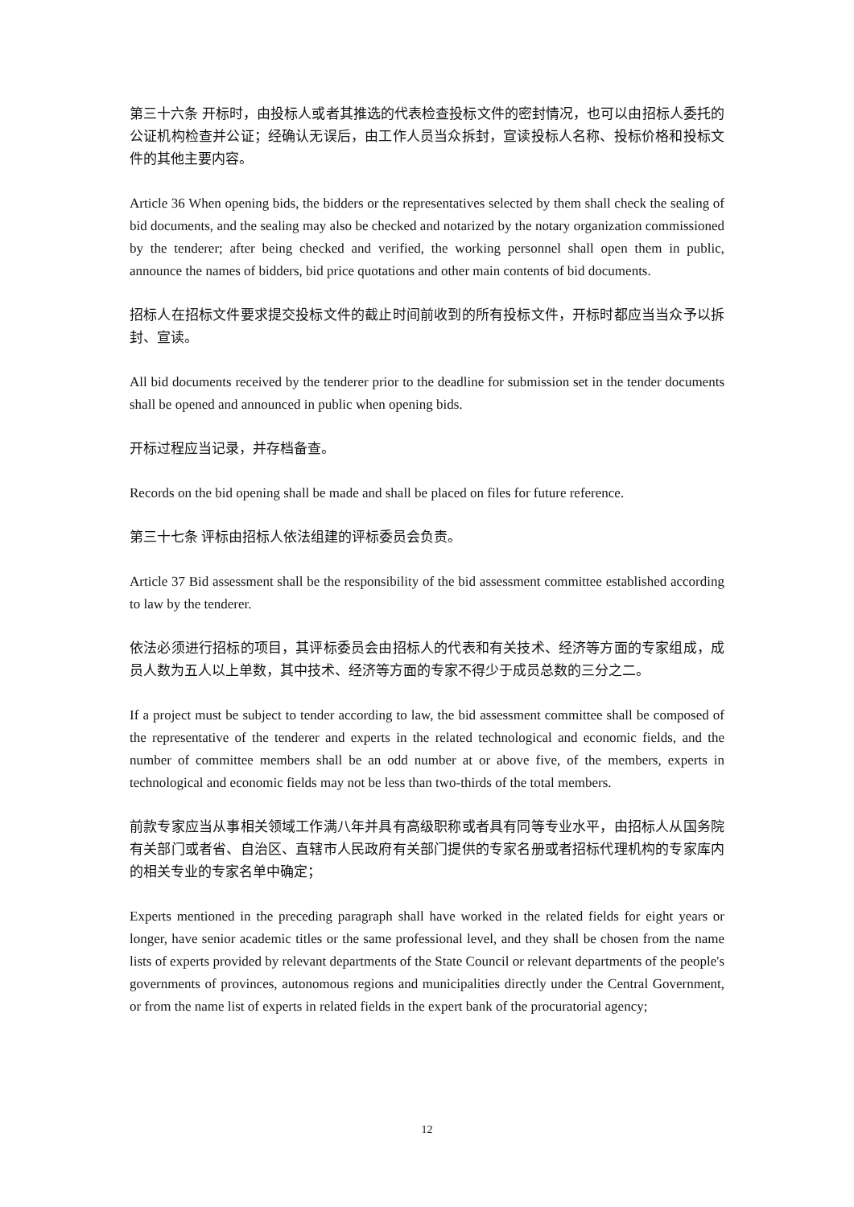第三十六条 开标时，由投标人或者其推选的代表检查投标文件的密封情况，也可以由招标人委托的公证机构检查并公证；经确认无误后，由工作人员当众拆封，宣读投标人名称、投标价格和投标文件的其他主要内容。
Article 36 When opening bids, the bidders or the representatives selected by them shall check the sealing of bid documents, and the sealing may also be checked and notarized by the notary organization commissioned by the tenderer; after being checked and verified, the working personnel shall open them in public, announce the names of bidders, bid price quotations and other main contents of bid documents.
招标人在招标文件要求提交投标文件的截止时间前收到的所有投标文件，开标时都应当当众予以拆封、宣读。
All bid documents received by the tenderer prior to the deadline for submission set in the tender documents shall be opened and announced in public when opening bids.
开标过程应当记录，并存档备查。
Records on the bid opening shall be made and shall be placed on files for future reference.
第三十七条 评标由招标人依法组建的评标委员会负责。
Article 37 Bid assessment shall be the responsibility of the bid assessment committee established according to law by the tenderer.
依法必须进行招标的项目，其评标委员会由招标人的代表和有关技术、经济等方面的专家组成，成员人数为五人以上单数，其中技术、经济等方面的专家不得少于成员总数的三分之二。
If a project must be subject to tender according to law, the bid assessment committee shall be composed of the representative of the tenderer and experts in the related technological and economic fields, and the number of committee members shall be an odd number at or above five, of the members, experts in technological and economic fields may not be less than two-thirds of the total members.
前款专家应当从事相关领域工作满八年并具有高级职称或者具有同等专业水平，由招标人从国务院有关部门或者省、自治区、直辖市人民政府有关部门提供的专家名册或者招标代理机构的专家库内的相关专业的专家名单中确定；
Experts mentioned in the preceding paragraph shall have worked in the related fields for eight years or longer, have senior academic titles or the same professional level, and they shall be chosen from the name lists of experts provided by relevant departments of the State Council or relevant departments of the people's governments of provinces, autonomous regions and municipalities directly under the Central Government, or from the name list of experts in related fields in the expert bank of the procuratorial agency;
12